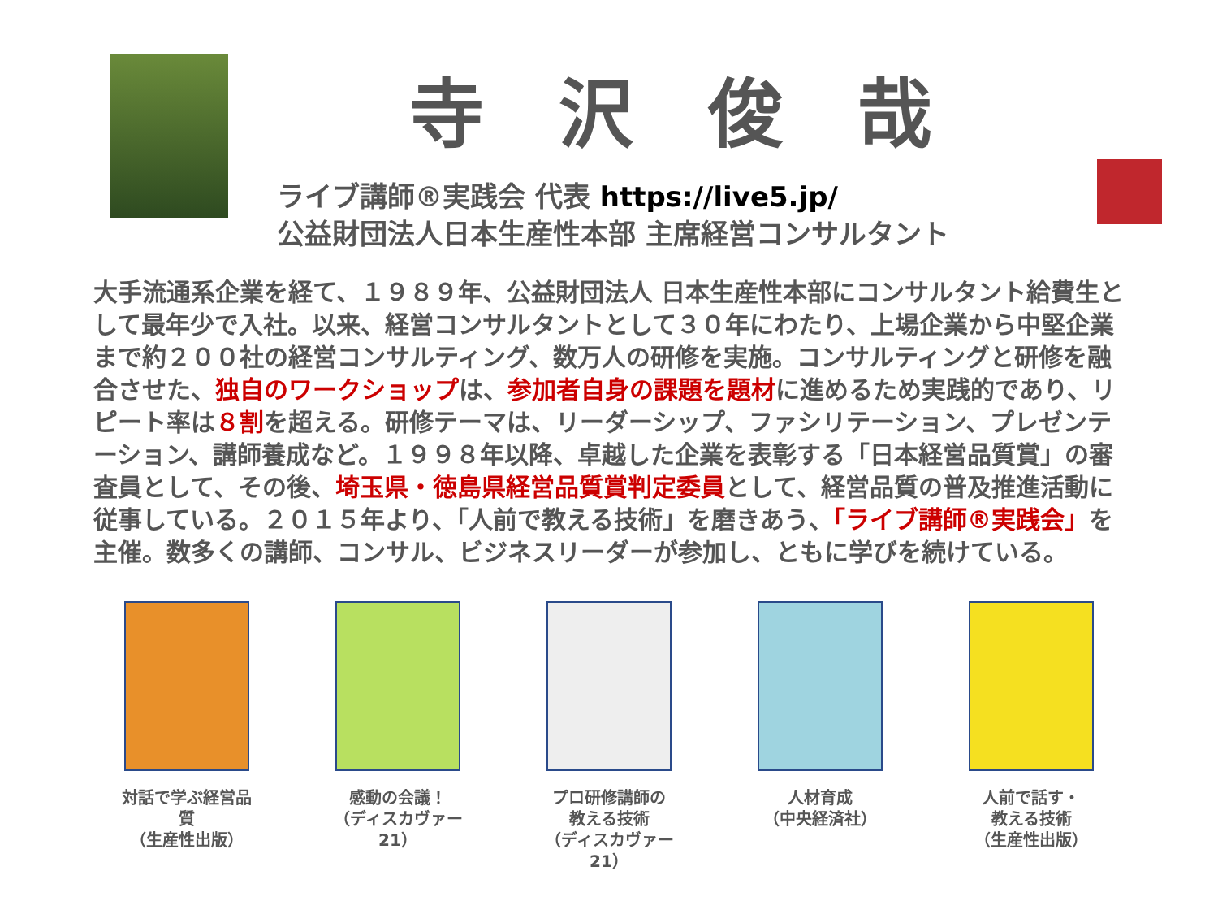寺 沢 俊 哉
ライブ講師®実践会 代表 https://live5.jp/
公益財団法人日本生産性本部 主席経営コンサルタント
大手流通系企業を経て、１９８９年、公益財団法人 日本生産性本部にコンサルタント給費生として最年少で入社。以来、経営コンサルタントとして３０年にわたり、上場企業から中堅企業まで約２００社の経営コンサルティング、数万人の研修を実施。コンサルティングと研修を融合させた、独自のワークショップは、参加者自身の課題を題材に進めるため実践的であり、リピート率は８割を超える。研修テーマは、リーダーシップ、ファシリテーション、プレゼンテーション、講師養成など。１９９８年以降、卓越した企業を表彰する「日本経営品質賞」の審査員として、その後、埼玉県・徳島県経営品質賞判定委員として、経営品質の普及推進活動に従事している。２０１５年より、「人前で教える技術」を磨きあう、「ライブ講師®実践会」を主催。数多くの講師、コンサル、ビジネスリーダーが参加し、ともに学びを続けている。
対話で学ぶ経営品質
（生産性出版）
感動の会議！
（ディスカヴァー21）
プロ研修講師の
教える技術
（ディスカヴァー21）
人材育成
（中央経済社）
人前で話す・
教える技術
（生産性出版）